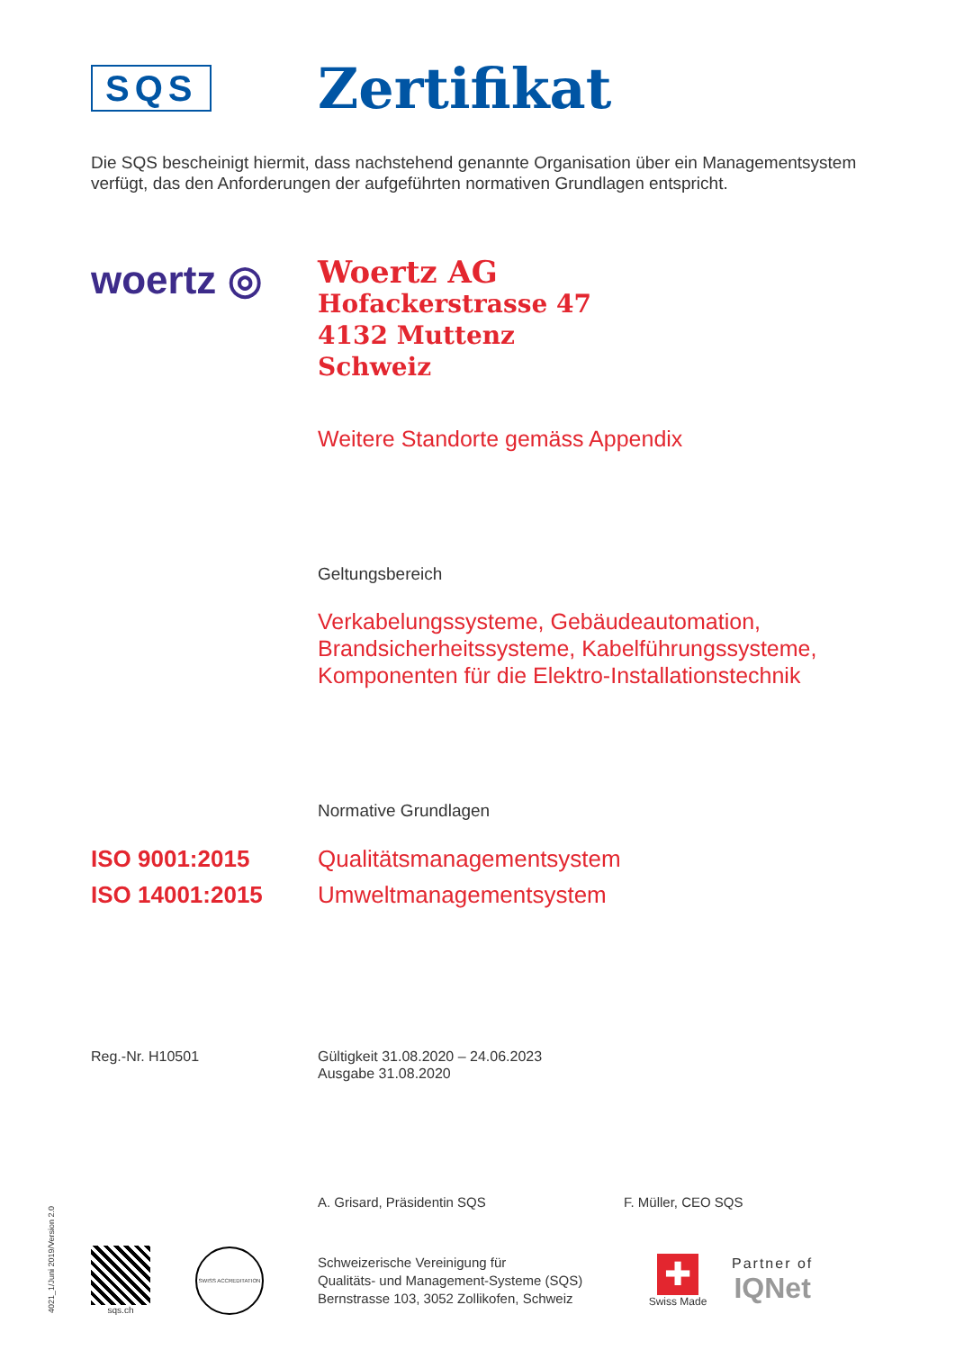SQS
Zertifikat
Die SQS bescheinigt hiermit, dass nachstehend genannte Organisation über ein Managementsystem verfügt, das den Anforderungen der aufgeführten normativen Grundlagen entspricht.
woertz ◎
Woertz AG
Hofackerstrasse 47
4132 Muttenz
Schweiz
Weitere Standorte gemäss Appendix
Geltungsbereich
Verkabelungssysteme, Gebäudeautomation,
Brandsicherheitssysteme, Kabelführungssysteme,
Komponenten für die Elektro-Installationstechnik
Normative Grundlagen
ISO 9001:2015 Qualitätsmanagementsystem
ISO 14001:2015 Umweltmanagementsystem
Reg.-Nr. H10501 Gültigkeit 31.08.2020 – 24.06.2023
Ausgabe 31.08.2020
A. Grisard, Präsidentin SQS F. Müller, CEO SQS
sqs.ch
SWISS ACCREDITATION
Schweizerische Vereinigung für
Qualitäts- und Management-Systeme (SQS)
Bernstrasse 103, 3052 Zollikofen, Schweiz
✚
Swiss Made
Partner of
IQNet
4021_1/Juni 2019/Version 2.0